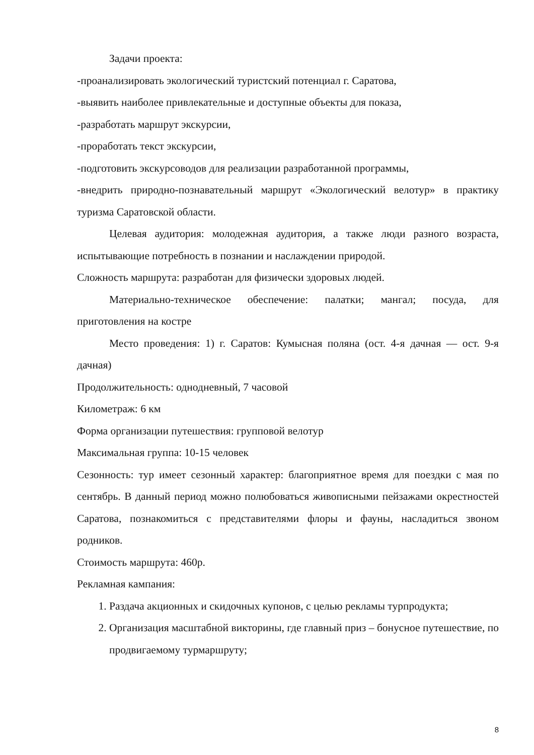Задачи проекта:
-проанализировать экологический туристский потенциал г. Саратова,
-выявить наиболее привлекательные и доступные объекты для показа,
-разработать маршрут экскурсии,
-проработать текст экскурсии,
-подготовить экскурсоводов для реализации разработанной программы,
-внедрить природно-познавательный маршрут «Экологический велотур» в практику туризма Саратовской области.
Целевая аудитория: молодежная аудитория, а также люди разного возраста, испытывающие потребность в познании и наслаждении природой.
Сложность маршрута: разработан для физически здоровых людей.
Материально-техническое обеспечение: палатки; мангал; посуда, для приготовления на костре
Место проведения: 1) г. Саратов: Кумысная поляна (ост. 4-я дачная — ост. 9-я дачная)
Продолжительность: однодневный, 7 часовой
Километраж: 6 км
Форма организации путешествия: групповой велотур
Максимальная группа: 10-15 человек
Сезонность: тур имеет сезонный характер: благоприятное время для поездки с мая по сентябрь. В данный период можно полюбоваться живописными пейзажами окрестностей Саратова, познакомиться с представителями флоры и фауны, насладиться звоном родников.
Стоимость маршрута: 460р.
Рекламная кампания:
1. Раздача акционных и скидочных купонов, с целью рекламы турпродукта;
2. Организация масштабной викторины, где главный приз – бонусное путешествие, по продвигаемому турмаршруту;
8